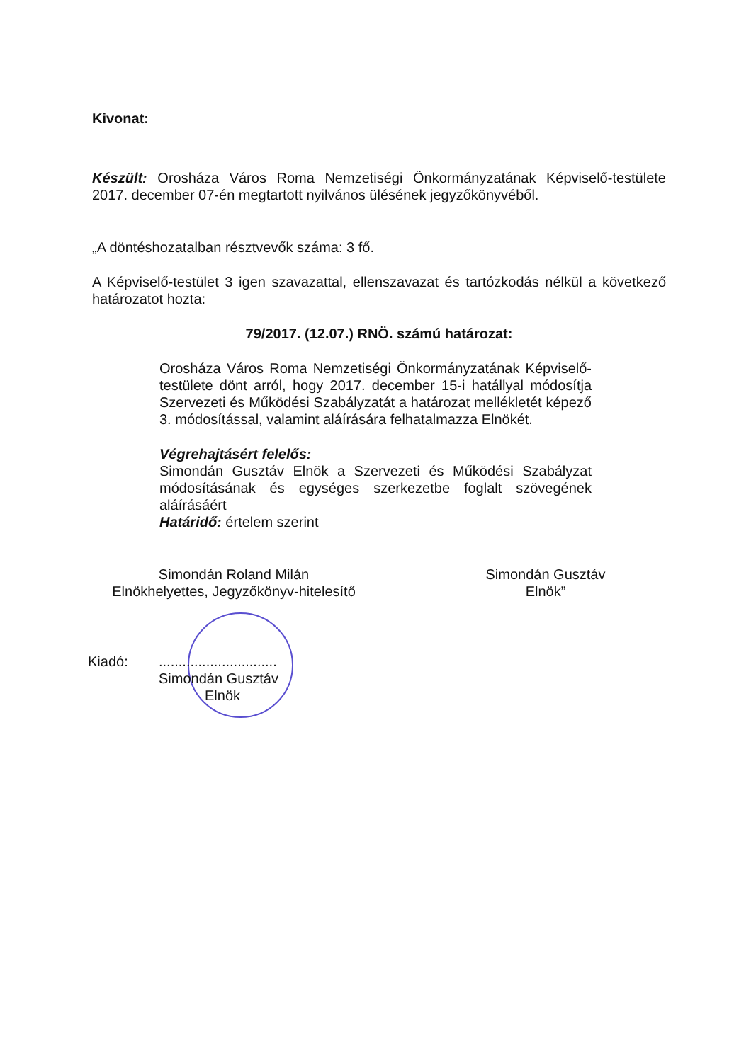Kivonat:
Készült: Orosháza Város Roma Nemzetiségi Önkormányzatának Képviselő-testülete 2017. december 07-én megtartott nyilvános ülésének jegyzőkönyvéből.
„A döntéshozatalban résztvevők száma: 3 fő.
A Képviselő-testület 3 igen szavazattal, ellenszavazat és tartózkodás nélkül a következő határozatot hozta:
79/2017. (12.07.) RNÖ. számú határozat:
Orosháza Város Roma Nemzetiségi Önkormányzatának Képviselő-testülete dönt arról, hogy 2017. december 15-i hatállyal módosítja Szervezeti és Működési Szabályzatát a határozat mellékletét képező 3. módosítással, valamint aláírására felhatalmazza Elnökét.
Végrehajtásért felelős:
Simondán Gusztáv Elnök a Szervezeti és Működési Szabályzat módosításának és egységes szerkezetbe foglalt szövegének aláírásáért
Határidő: értelem szerint
Simondán Roland Milán
Elnökhelyettes, Jegyzőkönyv-hitelesítő
Simondán Gusztáv
Elnök”
Kiadó: ..............................
Simondán Gusztáv
Elnök